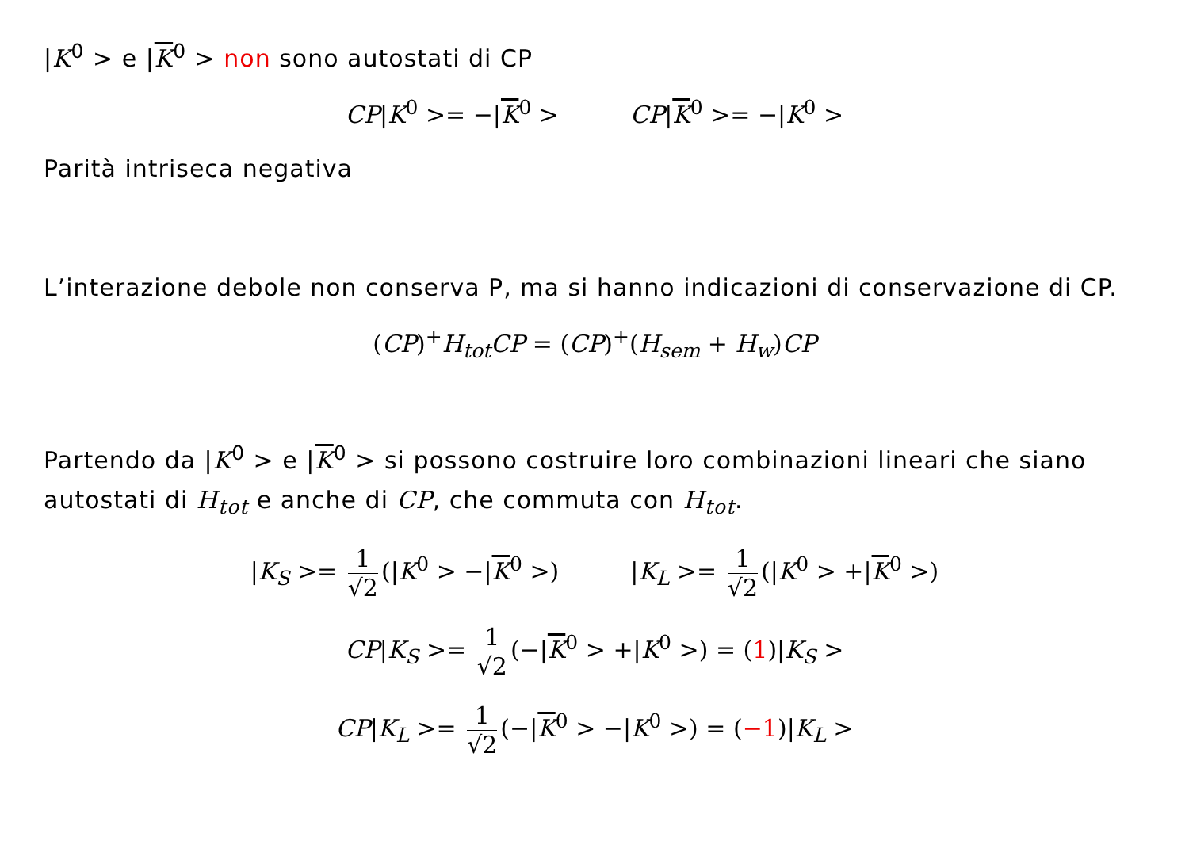|K<sup>0</sup> > e |K<sup>0</sup> > non sono autostati di CP
CP|K<sup>0</sup> >= −|K<sup>0</sup> > CP|K<sup>0</sup> >= −|K<sup>0</sup> >
Parità intriseca negativa
L’interazione debole non conserva P, ma si hanno indicazioni di conservazione di CP.
(CP)<sup>+</sup>H<sub>tot</sub>CP = (CP)<sup>+</sup>(H<sub>sem</sub> + H<sub>w</sub>)CP
Partendo da |K<sup>0</sup> > e |K<sup>0</sup> > si possono costruire loro combinazioni lineari che siano autostati di H<sub>tot</sub> e anche di CP, che commuta con H<sub>tot</sub>.
|K<sub>S</sub> >= 1 √2 (|K<sup>0</sup> > −|K<sup>0</sup> >) |K<sub>L</sub> >= 1 √2 (|K<sup>0</sup> > +|K<sup>0</sup> >)
CP|K<sub>S</sub> >= 1 √2 (−|K<sup>0</sup> > +|K<sup>0</sup> >) = (1)|K<sub>S</sub> >
CP|K<sub>L</sub> >= 1 √2 (−|K<sup>0</sup> > −|K<sup>0</sup> >) = (−1)|K<sub>L</sub> >